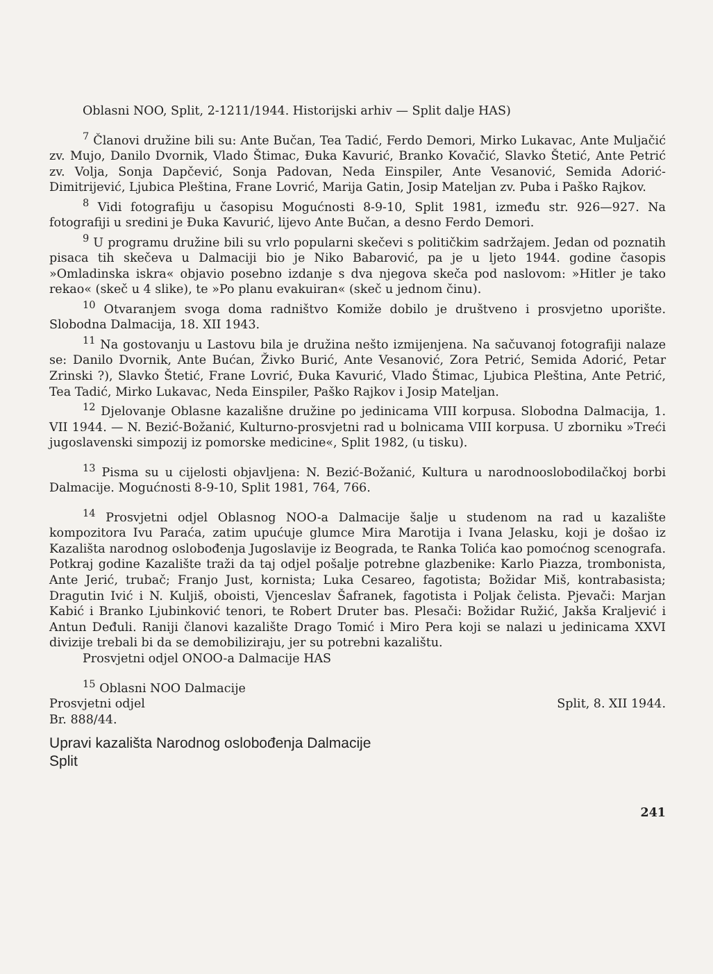Oblasni NOO, Split, 2-1211/1944. Historijski arhiv — Split dalje HAS)
<sup>7</sup> Članovi družine bili su: Ante Bučan, Tea Tadić, Ferdo Demori, Mirko Lukavac, Ante Muljačić zv. Mujo, Danilo Dvornik, Vlado Štimac, Đuka Kavurić, Branko Kovačić, Slavko Štetić, Ante Petrić zv. Volja, Sonja Dapčević, Sonja Padovan, Neda Einspiler, Ante Vesanović, Semida Adorić-Dimitrijević, Ljubica Pleština, Frane Lovrić, Marija Gatin, Josip Mateljan zv. Puba i Paško Rajkov.
<sup>8</sup> Vidi fotografiju u časopisu Mogućnosti 8-9-10, Split 1981, između str. 926—927. Na fotografiji u sredini je Đuka Kavurić, lijevo Ante Bučan, a desno Ferdo Demori.
<sup>9</sup> U programu družine bili su vrlo popularni skečevi s političkim sadržajem. Jedan od poznatih pisaca tih skečeva u Dalmaciji bio je Niko Babarović, pa je u ljeto 1944. godine časopis »Omladinska iskra« objavio posebno izdanje s dva njegova skeča pod naslovom: »Hitler je tako rekao« (skeč u 4 slike), te »Po planu evakuiran« (skeč u jednom činu).
<sup>10</sup> Otvaranjem svoga doma radništvo Komiže dobilo je društveno i prosvjetno uporište. Slobodna Dalmacija, 18. XII 1943.
<sup>11</sup> Na gostovanju u Lastovu bila je družina nešto izmijenjena. Na sačuvanoj fotografiji nalaze se: Danilo Dvornik, Ante Bućan, Živko Burić, Ante Vesanović, Zora Petrić, Semida Adorić, Petar Zrinski ?), Slavko Štetić, Frane Lovrić, Đuka Kavurić, Vlado Štimac, Ljubica Pleština, Ante Petrić, Tea Tadić, Mirko Lukavac, Neda Einspiler, Paško Rajkov i Josip Mateljan.
<sup>12</sup> Djelovanje Oblasne kazališne družine po jedinicama VIII korpusa. Slobodna Dalmacija, 1. VII 1944. — N. Bezić-Božanić, Kulturno-prosvjetni rad u bolnicama VIII korpusa. U zborniku »Treći jugoslavenski simpozij iz pomorske medicine«, Split 1982, (u tisku).
<sup>13</sup> Pisma su u cijelosti objavljena: N. Bezić-Božanić, Kultura u narodnooslobodilačkoj borbi Dalmacije. Mogućnosti 8-9-10, Split 1981, 764, 766.
<sup>14</sup> Prosvjetni odjel Oblasnog NOO-a Dalmacije šalje u studenom na rad u kazalište kompozitora Ivu Paraća, zatim upućuje glumce Mira Marotija i Ivana Jelasku, koji je došao iz Kazališta narodnog oslobođenja Jugoslavije iz Beograda, te Ranka Tolića kao pomoćnog scenografa. Potkraj godine Kazalište traži da taj odjel pošalje potrebne glazbenike: Karlo Piazza, trombonista, Ante Jerić, trubač; Franjo Just, kornista; Luka Cesareo, fagotista; Božidar Miš, kontrabasista; Dragutin Ivić i N. Kuljiš, oboisti, Vjenceslav Šafranek, fagotista i Poljak čelista. Pjevači: Marjan Kabić i Branko Ljubinković tenori, te Robert Druter bas. Plesači: Božidar Ružić, Jakša Kraljević i Antun Deđuli. Raniji članovi kazalište Drago Tomić i Miro Pera koji se nalazi u jedinicama XXVI divizije trebali bi da se demobiliziraju, jer su potrebni kazalištu.
Prosvjetni odjel ONOO-a Dalmacije HAS
<sup>15</sup> Oblasni NOO Dalmacije
Prosvjetni odjel Split, 8. XII 1944.
Br. 888/44.
Upravi kazališta Narodnog oslobođenja Dalmacije
Split
241